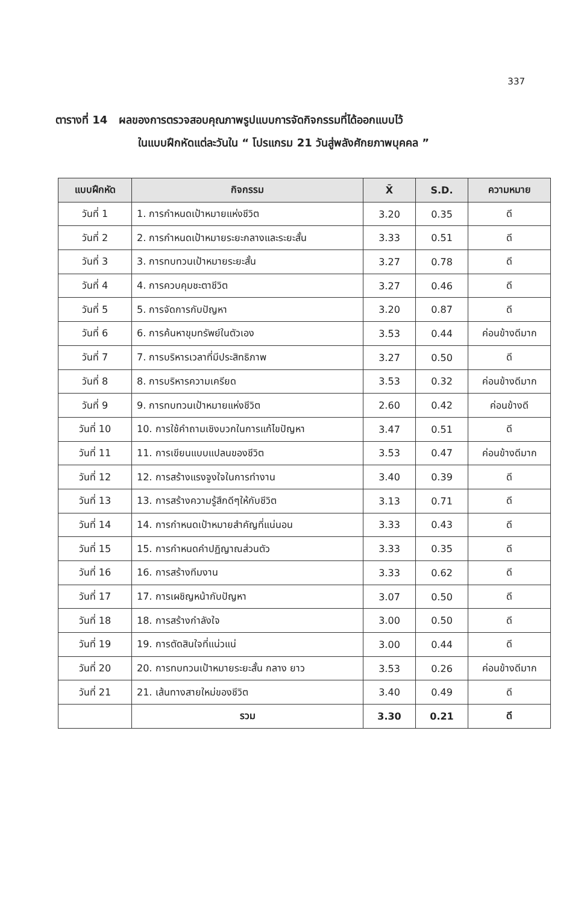337
ตารางที่ 14 ผลของการตรวจสอบคุณภาพรูปแบบการจัดกิจกรรมที่ได้ออกแบบไว้
ในแบบฝึกหัดแต่ละวันใน “ โปรแกรม 21 วันสู่พลังศักยภาพบุคคล ”
| แบบฝึกหัด | กิจกรรม | X̄ | S.D. | ความหมาย |
| --- | --- | --- | --- | --- |
| วันที่ 1 | 1. การกำหนดเป้าหมายแห่งชีวิต | 3.20 | 0.35 | ดี |
| วันที่ 2 | 2. การกำหนดเป้าหมายระยะกลางและระยะสั้น | 3.33 | 0.51 | ดี |
| วันที่ 3 | 3. การทบทวนเป้าหมายระยะสั้น | 3.27 | 0.78 | ดี |
| วันที่ 4 | 4. การควบคุมชะตาชีวิต | 3.27 | 0.46 | ดี |
| วันที่ 5 | 5. การจัดการกับปัญหา | 3.20 | 0.87 | ดี |
| วันที่ 6 | 6. การค้นหาขุมทรัพย์ในตัวเอง | 3.53 | 0.44 | ค่อนข้างดีมาก |
| วันที่ 7 | 7. การบริหารเวลาที่มีประสิทธิภาพ | 3.27 | 0.50 | ดี |
| วันที่ 8 | 8. การบริหารความเครียด | 3.53 | 0.32 | ค่อนข้างดีมาก |
| วันที่ 9 | 9. การทบทวนเป้าหมายแห่งชีวิต | 2.60 | 0.42 | ค่อนข้างดี |
| วันที่ 10 | 10. การใช้คำถามเชิงบวกในการแก้ไขปัญหา | 3.47 | 0.51 | ดี |
| วันที่ 11 | 11. การเขียนแบบแปลนของชีวิต | 3.53 | 0.47 | ค่อนข้างดีมาก |
| วันที่ 12 | 12. การสร้างแรงจูงใจในการทำงาน | 3.40 | 0.39 | ดี |
| วันที่ 13 | 13. การสร้างความรู้สึกดีๆให้กับชีวิต | 3.13 | 0.71 | ดี |
| วันที่ 14 | 14. การกำหนดเป้าหมายสำคัญที่แน่นอน | 3.33 | 0.43 | ดี |
| วันที่ 15 | 15. การกำหนดคำปฏิญาณส่วนตัว | 3.33 | 0.35 | ดี |
| วันที่ 16 | 16. การสร้างทีมงาน | 3.33 | 0.62 | ดี |
| วันที่ 17 | 17. การเผชิญหน้ากับปัญหา | 3.07 | 0.50 | ดี |
| วันที่ 18 | 18. การสร้างกำลังใจ | 3.00 | 0.50 | ดี |
| วันที่ 19 | 19. การตัดสินใจที่แน่วแน่ | 3.00 | 0.44 | ดี |
| วันที่ 20 | 20. การทบทวนเป้าหมายระยะสั้น กลาง ยาว | 3.53 | 0.26 | ค่อนข้างดีมาก |
| วันที่ 21 | 21. เส้นทางสายใหม่ของชีวิต | 3.40 | 0.49 | ดี |
| | รวม | 3.30 | 0.21 | ดี |